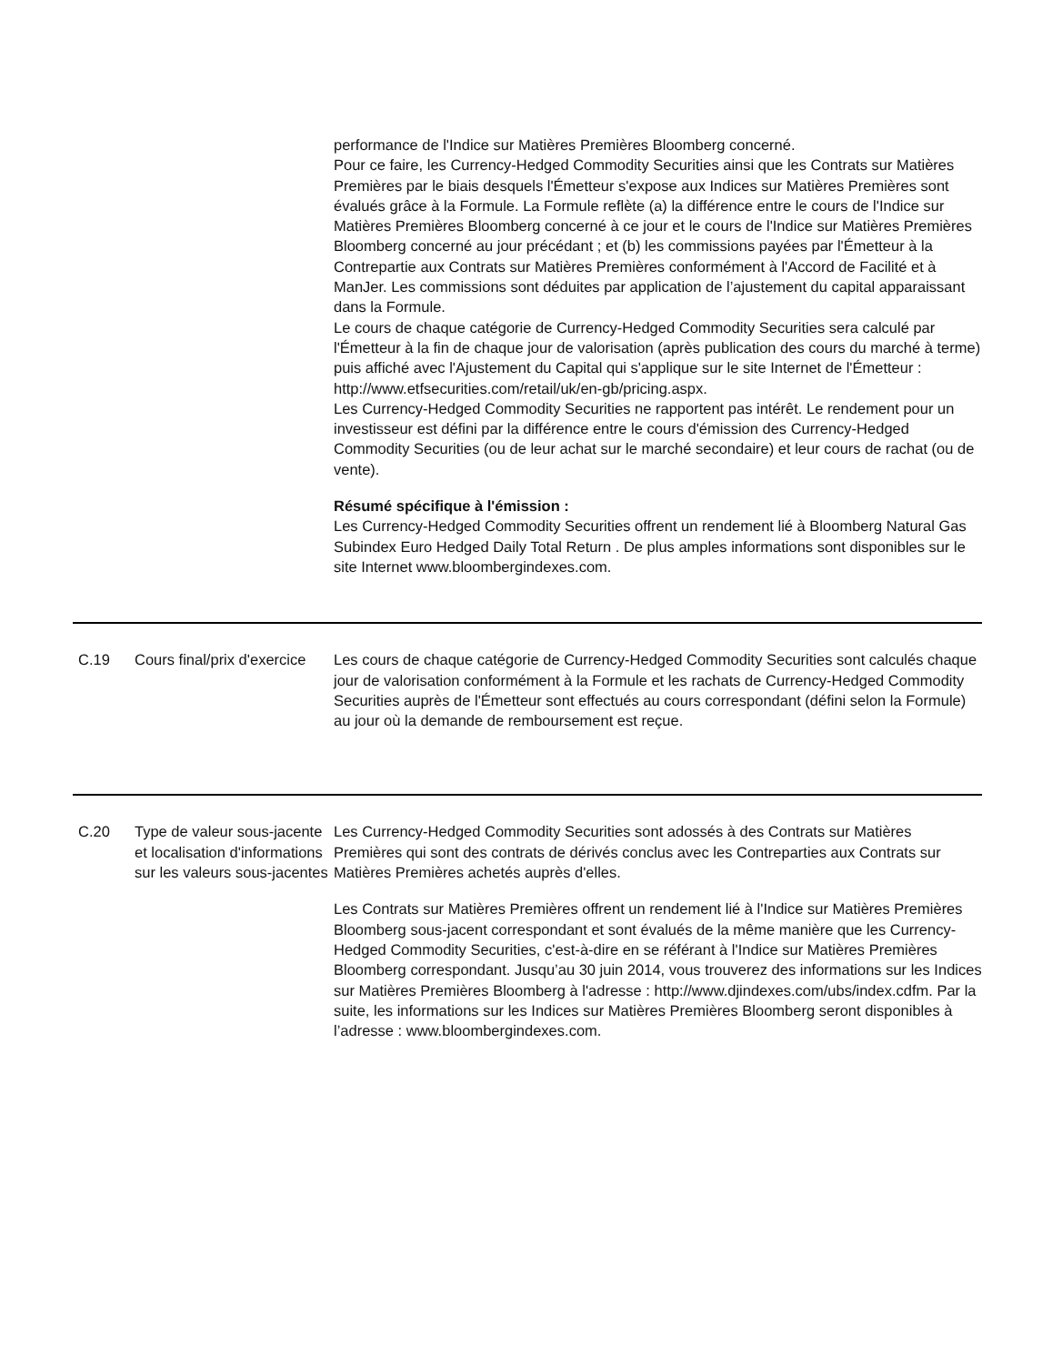| | | performance de l'Indice sur Matières Premières Bloomberg concerné. Pour ce faire, les Currency-Hedged Commodity Securities ainsi que les Contrats sur Matières Premières par le biais desquels l'Émetteur s'expose aux Indices sur Matières Premières sont évalués grâce à la Formule. La Formule reflète (a) la différence entre le cours de l'Indice sur Matières Premières Bloomberg concerné à ce jour et le cours de l'Indice sur Matières Premières Bloomberg concerné au jour précédant ; et (b) les commissions payées par l'Émetteur à la Contrepartie aux Contrats sur Matières Premières conformément à l'Accord de Facilité et à ManJer. Les commissions sont déduites par application de l’ajustement du capital apparaissant dans la Formule. Le cours de chaque catégorie de Currency-Hedged Commodity Securities sera calculé par l'Émetteur à la fin de chaque jour de valorisation (après publication des cours du marché à terme) puis affiché avec l'Ajustement du Capital qui s'applique sur le site Internet de l'Émetteur : http://www.etfsecurities.com/retail/uk/en-gb/pricing.aspx. Les Currency-Hedged Commodity Securities ne rapportent pas intérêt. Le rendement pour un investisseur est défini par la différence entre le cours d'émission des Currency-Hedged Commodity Securities (ou de leur achat sur le marché secondaire) et leur cours de rachat (ou de vente). Résumé spécifique à l'émission : Les Currency-Hedged Commodity Securities offrent un rendement lié à Bloomberg Natural Gas Subindex Euro Hedged Daily Total Return . De plus amples informations sont disponibles sur le site Internet www.bloombergindexes.com. |
| C.19 | Cours final/prix d'exercice | Les cours de chaque catégorie de Currency-Hedged Commodity Securities sont calculés chaque jour de valorisation conformément à la Formule et les rachats de Currency-Hedged Commodity Securities auprès de l'Émetteur sont effectués au cours correspondant (défini selon la Formule) au jour où la demande de remboursement est reçue. |
| C.20 | Type de valeur sous-jacente et localisation d'informations sur les valeurs sous-jacentes | Les Currency-Hedged Commodity Securities sont adossés à des Contrats sur Matières Premières qui sont des contrats de dérivés conclus avec les Contreparties aux Contrats sur Matières Premières achetés auprès d'elles. Les Contrats sur Matières Premières offrent un rendement lié à l'Indice sur Matières Premières Bloomberg sous-jacent correspondant et sont évalués de la même manière que les Currency-Hedged Commodity Securities, c'est-à-dire en se référant à l'Indice sur Matières Premières Bloomberg correspondant. Jusqu’au 30 juin 2014, vous trouverez des informations sur les Indices sur Matières Premières Bloomberg à l'adresse : http://www.djindexes.com/ubs/index.cdfm. Par la suite, les informations sur les Indices sur Matières Premières Bloomberg seront disponibles à l’adresse : www.bloombergindexes.com. |